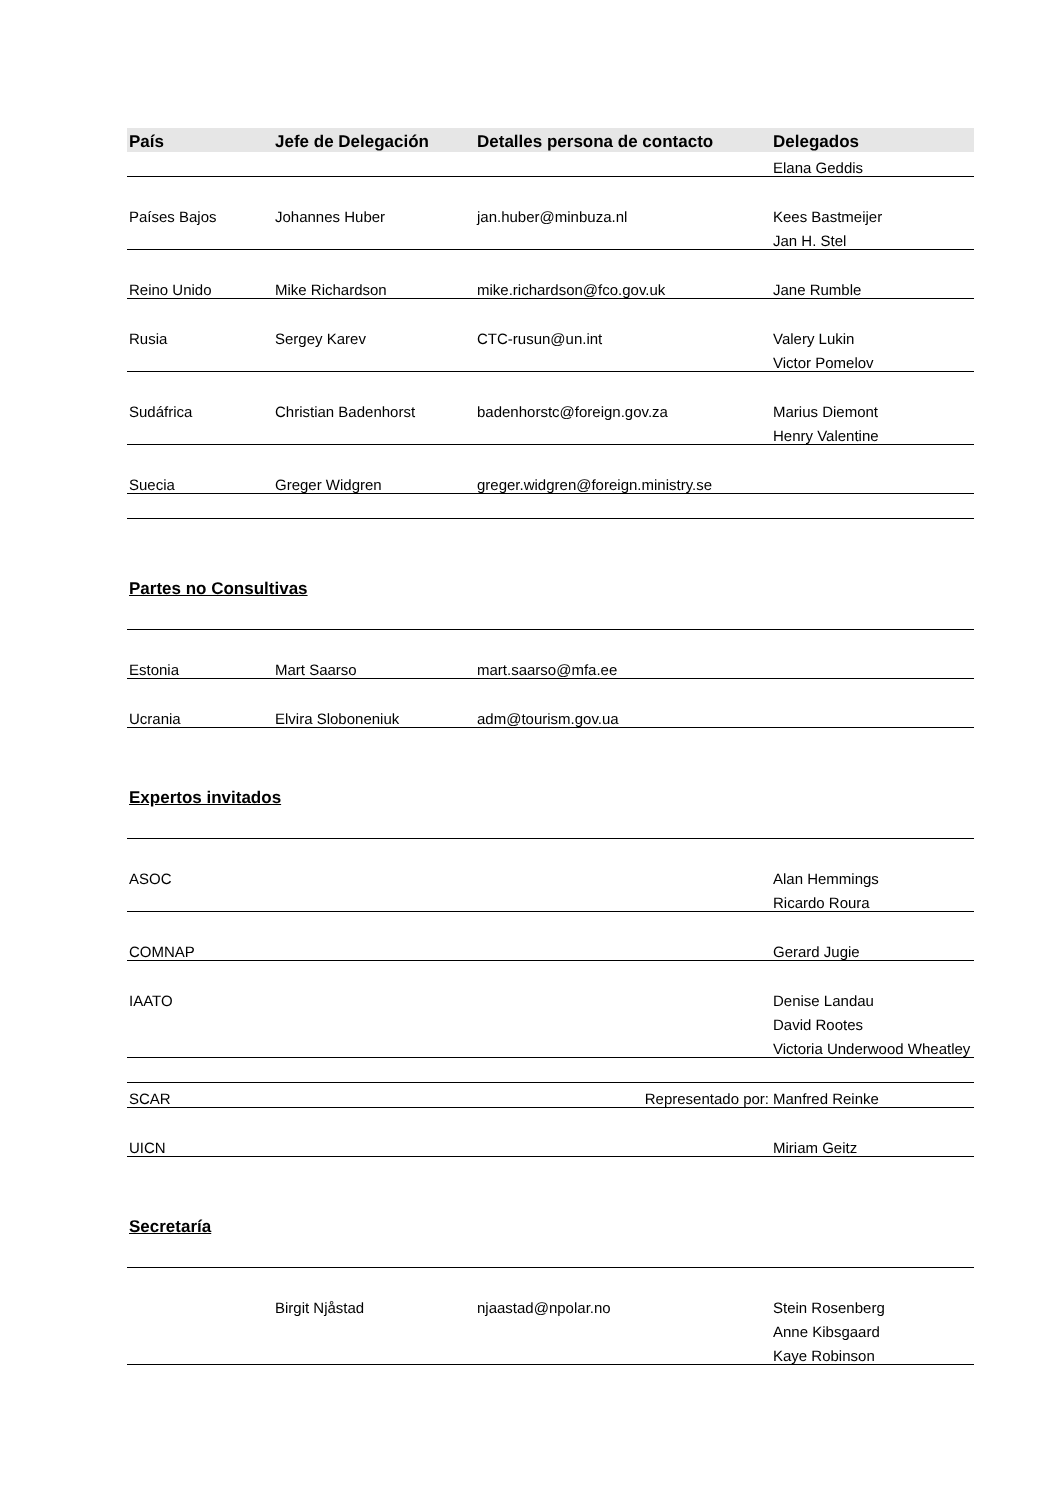| País | Jefe de Delegación | Detalles persona de contacto | Delegados |
| --- | --- | --- | --- |
| | | | Elana Geddis |
| Países Bajos | Johannes Huber | jan.huber@minbuza.nl | Kees Bastmeijer |
| | | | Jan H. Stel |
| Reino Unido | Mike Richardson | mike.richardson@fco.gov.uk | Jane Rumble |
| Rusia | Sergey Karev | CTC-rusun@un.int | Valery Lukin |
| | | | Victor Pomelov |
| Sudáfrica | Christian Badenhorst | badenhorstc@foreign.gov.za | Marius Diemont |
| | | | Henry Valentine |
| Suecia | Greger Widgren | greger.widgren@foreign.ministry.se | |
| Partes no Consultivas | | | |
| Estonia | Mart Saarso | mart.saarso@mfa.ee | |
| Ucrania | Elvira Sloboneniuk | adm@tourism.gov.ua | |
| Expertos invitados | | | |
| ASOC | | | Alan Hemmings |
| | | | Ricardo Roura |
| COMNAP | | | Gerard Jugie |
| IAATO | | | Denise Landau |
| | | | David Rootes |
| | | | Victoria Underwood Wheatley |
| SCAR | | Representado por: | Manfred Reinke |
| UICN | | | Miriam Geitz |
| Secretaría | | | |
| | Birgit Njåstad | njaastad@npolar.no | Stein Rosenberg |
| | | | Anne Kibsgaard |
| | | | Kaye Robinson |